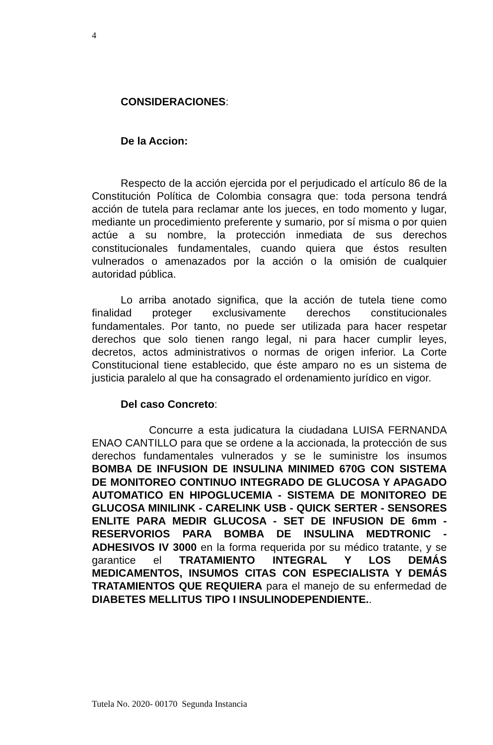4
CONSIDERACIONES:
De la Accion:
Respecto de la acción ejercida por el perjudicado el artículo 86 de la Constitución Política de Colombia consagra que: toda persona tendrá acción de tutela para reclamar ante los jueces, en todo momento y lugar, mediante un procedimiento preferente y sumario, por sí misma o por quien actúe a su nombre, la protección inmediata de sus derechos constitucionales fundamentales, cuando quiera que éstos resulten vulnerados o amenazados por la acción o la omisión de cualquier autoridad pública.
Lo arriba anotado significa, que la acción de tutela tiene como finalidad proteger exclusivamente derechos constitucionales fundamentales. Por tanto, no puede ser utilizada para hacer respetar derechos que solo tienen rango legal, ni para hacer cumplir leyes, decretos, actos administrativos o normas de origen inferior. La Corte Constitucional tiene establecido, que éste amparo no es un sistema de justicia paralelo al que ha consagrado el ordenamiento jurídico en vigor.
Del caso Concreto:
Concurre a esta judicatura la ciudadana LUISA FERNANDA ENAO CANTILLO para que se ordene a la accionada, la protección de sus derechos fundamentales vulnerados y se le suministre los insumos BOMBA DE INFUSION DE INSULINA MINIMED 670G CON SISTEMA DE MONITOREO CONTINUO INTEGRADO DE GLUCOSA Y APAGADO AUTOMATICO EN HIPOGLUCEMIA - SISTEMA DE MONITOREO DE GLUCOSA MINILINK - CARELINK USB - QUICK SERTER - SENSORES ENLITE PARA MEDIR GLUCOSA - SET DE INFUSION DE 6mm - RESERVORIOS PARA BOMBA DE INSULINA MEDTRONIC - ADHESIVOS IV 3000 en la forma requerida por su médico tratante, y se garantice el TRATAMIENTO INTEGRAL Y LOS DEMÁS MEDICAMENTOS, INSUMOS CITAS CON ESPECIALISTA Y DEMÁS TRATAMIENTOS QUE REQUIERA para el manejo de su enfermedad de DIABETES MELLITUS TIPO I INSULINODEPENDIENTE..
Tutela No. 2020- 00170 Segunda Instancia